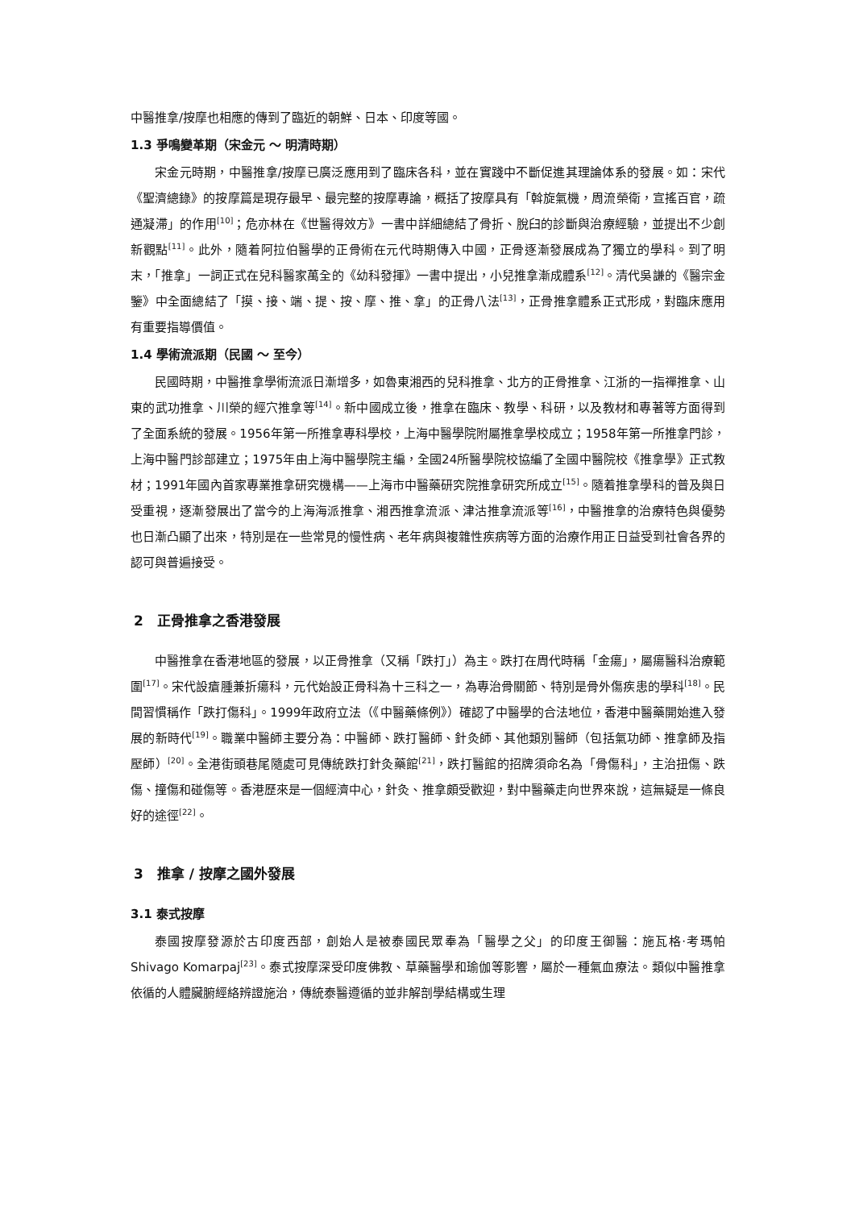中醫推拿/按摩也相應的傳到了臨近的朝鮮、日本、印度等國。
1.3 爭鳴變革期（宋金元 ～ 明清時期）
宋金元時期，中醫推拿/按摩已廣泛應用到了臨床各科，並在實踐中不斷促進其理論体系的發展。如：宋代《聖濟總錄》的按摩篇是現存最早、最完整的按摩專論，概括了按摩具有「斡旋氣機，周流榮衛，宣搖百官，疏通凝滯」的作用<sup>[10]</sup>；危亦林在《世醫得效方》一書中詳細總結了骨折、脫臼的診斷與治療經驗，並提出不少創新觀點<sup>[11]</sup>。此外，隨着阿拉伯醫學的正骨術在元代時期傳入中國，正骨逐漸發展成為了獨立的學科。到了明末，「推拿」一詞正式在兒科醫家萬全的《幼科發揮》一書中提出，小兒推拿漸成體系<sup>[12]</sup>。清代吳謙的《醫宗金鑒》中全面總結了「摸、接、端、提、按、摩、推、拿」的正骨八法<sup>[13]</sup>，正骨推拿體系正式形成，對臨床應用有重要指導價值。
1.4 學術流派期（民國 ～ 至今）
民國時期，中醫推拿學術流派日漸增多，如魯東湘西的兒科推拿、北方的正骨推拿、江浙的一指禪推拿、山東的武功推拿、川榮的經穴推拿等<sup>[14]</sup>。新中國成立後，推拿在臨床、教學、科研，以及教材和專著等方面得到了全面系統的發展。1956年第一所推拿專科學校，上海中醫學院附屬推拿學校成立；1958年第一所推拿門診，上海中醫門診部建立；1975年由上海中醫學院主編，全國24所醫學院校協編了全國中醫院校《推拿學》正式教材；1991年國內首家專業推拿研究機構——上海市中醫藥研究院推拿研究所成立<sup>[15]</sup>。隨着推拿學科的普及與日受重視，逐漸發展出了當今的上海海派推拿、湘西推拿流派、津沽推拿流派等<sup>[16]</sup>，中醫推拿的治療特色與優勢也日漸凸顯了出來，特別是在一些常見的慢性病、老年病與複雜性疾病等方面的治療作用正日益受到社會各界的認可與普遍接受。
2　正骨推拿之香港發展
中醫推拿在香港地區的發展，以正骨推拿（又稱「跌打」）為主。跌打在周代時稱「金瘍」，屬瘍醫科治療範圍<sup>[17]</sup>。宋代設瘡腫兼折瘍科，元代始設正骨科為十三科之一，為專治骨關節、特別是骨外傷疾患的學科<sup>[18]</sup>。民間習慣稱作「跌打傷科」。1999年政府立法（《中醫藥條例》）確認了中醫學的合法地位，香港中醫藥開始進入發展的新時代<sup>[19]</sup>。職業中醫師主要分為：中醫師、跌打醫師、針灸師、其他類別醫師（包括氣功師、推拿師及指壓師）<sup>[20]</sup>。全港街頭巷尾隨處可見傳統跌打針灸藥館<sup>[21]</sup>，跌打醫館的招牌須命名為「骨傷科」，主治扭傷、跌傷、撞傷和碰傷等。香港歷來是一個經濟中心，針灸、推拿頗受歡迎，對中醫藥走向世界來說，這無疑是一條良好的途徑<sup>[22]</sup>。
3　推拿 / 按摩之國外發展
3.1 泰式按摩
泰國按摩發源於古印度西部，創始人是被泰國民眾奉為「醫學之父」的印度王御醫：施瓦格·考瑪帕 Shivago Komarpaj<sup>[23]</sup>。泰式按摩深受印度佛教、草藥醫學和瑜伽等影響，屬於一種氣血療法。類似中醫推拿依循的人體臟腑經絡辨證施治，傳統泰醫遵循的並非解剖學結構或生理